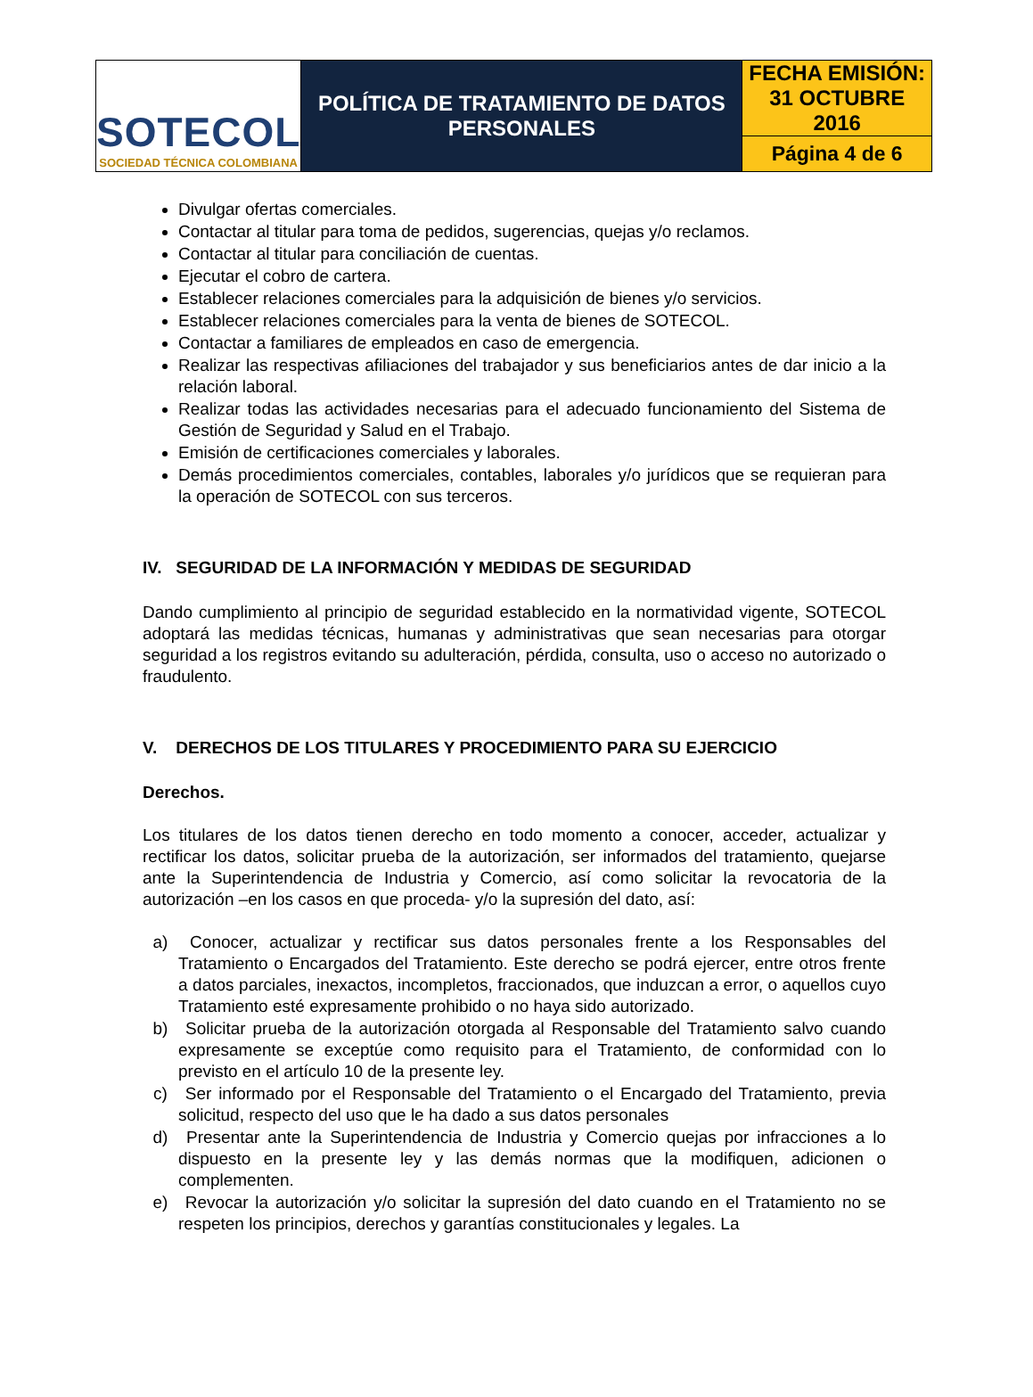| SOTECOL SOCIEDAD TÉCNICA COLOMBIANA | POLÍTICA DE TRATAMIENTO DE DATOS PERSONALES | FECHA EMISIÓN: 31 OCTUBRE 2016 |
| | | Página 4 de 6 |
Divulgar ofertas comerciales.
Contactar al titular para toma de pedidos, sugerencias, quejas y/o reclamos.
Contactar al titular para conciliación de cuentas.
Ejecutar el cobro de cartera.
Establecer relaciones comerciales para la adquisición de bienes y/o servicios.
Establecer relaciones comerciales para la venta de bienes de SOTECOL.
Contactar a familiares de empleados en caso de emergencia.
Realizar las respectivas afiliaciones del trabajador y sus beneficiarios antes de dar inicio a la relación laboral.
Realizar todas las actividades necesarias para el adecuado funcionamiento del Sistema de Gestión de Seguridad y Salud en el Trabajo.
Emisión de certificaciones comerciales y laborales.
Demás procedimientos comerciales, contables, laborales y/o jurídicos que se requieran para la operación de SOTECOL con sus terceros.
IV. SEGURIDAD DE LA INFORMACIÓN Y MEDIDAS DE SEGURIDAD
Dando cumplimiento al principio de seguridad establecido en la normatividad vigente, SOTECOL adoptará las medidas técnicas, humanas y administrativas que sean necesarias para otorgar seguridad a los registros evitando su adulteración, pérdida, consulta, uso o acceso no autorizado o fraudulento.
V. DERECHOS DE LOS TITULARES Y PROCEDIMIENTO PARA SU EJERCICIO
Derechos.
Los titulares de los datos tienen derecho en todo momento a conocer, acceder, actualizar y rectificar los datos, solicitar prueba de la autorización, ser informados del tratamiento, quejarse ante la Superintendencia de Industria y Comercio, así como solicitar la revocatoria de la autorización –en los casos en que proceda- y/o la supresión del dato, así:
a) Conocer, actualizar y rectificar sus datos personales frente a los Responsables del Tratamiento o Encargados del Tratamiento. Este derecho se podrá ejercer, entre otros frente a datos parciales, inexactos, incompletos, fraccionados, que induzcan a error, o aquellos cuyo Tratamiento esté expresamente prohibido o no haya sido autorizado.
b) Solicitar prueba de la autorización otorgada al Responsable del Tratamiento salvo cuando expresamente se exceptúe como requisito para el Tratamiento, de conformidad con lo previsto en el artículo 10 de la presente ley.
c) Ser informado por el Responsable del Tratamiento o el Encargado del Tratamiento, previa solicitud, respecto del uso que le ha dado a sus datos personales
d) Presentar ante la Superintendencia de Industria y Comercio quejas por infracciones a lo dispuesto en la presente ley y las demás normas que la modifiquen, adicionen o complementen.
e) Revocar la autorización y/o solicitar la supresión del dato cuando en el Tratamiento no se respeten los principios, derechos y garantías constitucionales y legales. La